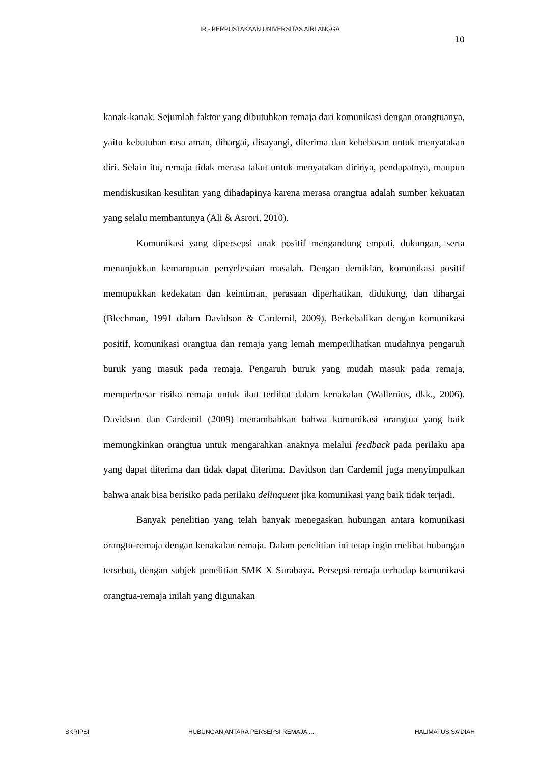IR - PERPUSTAKAAN UNIVERSITAS AIRLANGGA
10
kanak-kanak. Sejumlah faktor yang dibutuhkan remaja dari komunikasi dengan orangtuanya, yaitu kebutuhan rasa aman, dihargai, disayangi, diterima dan kebebasan untuk menyatakan diri. Selain itu, remaja tidak merasa takut untuk menyatakan dirinya, pendapatnya, maupun mendiskusikan kesulitan yang dihadapinya karena merasa orangtua adalah sumber kekuatan yang selalu membantunya (Ali & Asrori, 2010).
Komunikasi yang dipersepsi anak positif mengandung empati, dukungan, serta menunjukkan kemampuan penyelesaian masalah. Dengan demikian, komunikasi positif memupukkan kedekatan dan keintiman, perasaan diperhatikan, didukung, dan dihargai (Blechman, 1991 dalam Davidson & Cardemil, 2009). Berkebalikan dengan komunikasi positif, komunikasi orangtua dan remaja yang lemah memperlihatkan mudahnya pengaruh buruk yang masuk pada remaja. Pengaruh buruk yang mudah masuk pada remaja, memperbesar risiko remaja untuk ikut terlibat dalam kenakalan (Wallenius, dkk., 2006). Davidson dan Cardemil (2009) menambahkan bahwa komunikasi orangtua yang baik memungkinkan orangtua untuk mengarahkan anaknya melalui feedback pada perilaku apa yang dapat diterima dan tidak dapat diterima. Davidson dan Cardemil juga menyimpulkan bahwa anak bisa berisiko pada perilaku delinquent jika komunikasi yang baik tidak terjadi.
Banyak penelitian yang telah banyak menegaskan hubungan antara komunikasi orangtu-remaja dengan kenakalan remaja. Dalam penelitian ini tetap ingin melihat hubungan tersebut, dengan subjek penelitian SMK X Surabaya. Persepsi remaja terhadap komunikasi orangtua-remaja inilah yang digunakan
SKRIPSI HUBUNGAN ANTARA PERSEPSI REMAJA..... HALIMATUS SA'DIAH